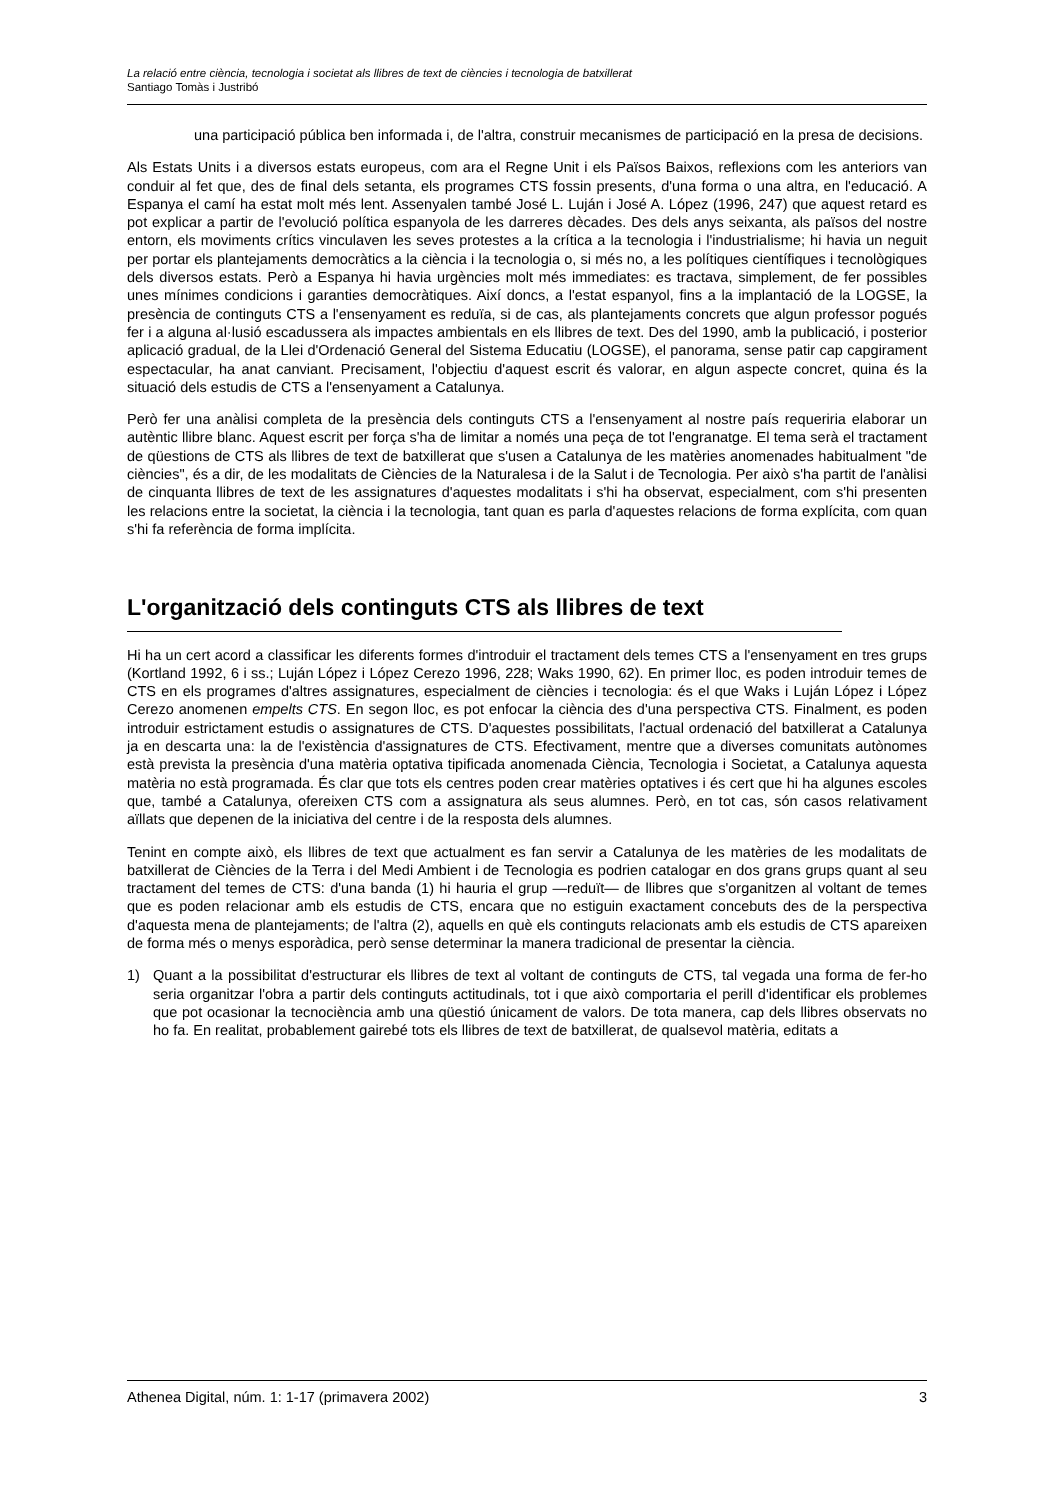La relació entre ciència, tecnologia i societat als llibres de text de ciències i tecnologia de batxillerat
Santiago Tomàs i Justribó
una participació pública ben informada i, de l'altra, construir mecanismes de participació en la presa de decisions.
Als Estats Units i a diversos estats europeus, com ara el Regne Unit i els Països Baixos, reflexions com les anteriors van conduir al fet que, des de final dels setanta, els programes CTS fossin presents, d'una forma o una altra, en l'educació. A Espanya el camí ha estat molt més lent. Assenyalen també José L. Luján i José A. López (1996, 247) que aquest retard es pot explicar a partir de l'evolució política espanyola de les darreres dècades. Des dels anys seixanta, als països del nostre entorn, els moviments crítics vinculaven les seves protestes a la crítica a la tecnologia i l'industrialisme; hi havia un neguit per portar els plantejaments democràtics a la ciència i la tecnologia o, si més no, a les polítiques científiques i tecnològiques dels diversos estats. Però a Espanya hi havia urgències molt més immediates: es tractava, simplement, de fer possibles unes mínimes condicions i garanties democràtiques. Així doncs, a l'estat espanyol, fins a la implantació de la LOGSE, la presència de continguts CTS a l'ensenyament es reduïa, si de cas, als plantejaments concrets que algun professor pogués fer i a alguna al·lusió escadussera als impactes ambientals en els llibres de text. Des del 1990, amb la publicació, i posterior aplicació gradual, de la Llei d'Ordenació General del Sistema Educatiu (LOGSE), el panorama, sense patir cap capgirament espectacular, ha anat canviant. Precisament, l'objectiu d'aquest escrit és valorar, en algun aspecte concret, quina és la situació dels estudis de CTS a l'ensenyament a Catalunya.
Però fer una anàlisi completa de la presència dels continguts CTS a l'ensenyament al nostre país requeriria elaborar un autèntic llibre blanc. Aquest escrit per força s'ha de limitar a només una peça de tot l'engranatge. El tema serà el tractament de qüestions de CTS als llibres de text de batxillerat que s'usen a Catalunya de les matèries anomenades habitualment "de ciències", és a dir, de les modalitats de Ciències de la Naturalesa i de la Salut i de Tecnologia. Per això s'ha partit de l'anàlisi de cinquanta llibres de text de les assignatures d'aquestes modalitats i s'hi ha observat, especialment, com s'hi presenten les relacions entre la societat, la ciència i la tecnologia, tant quan es parla d'aquestes relacions de forma explícita, com quan s'hi fa referència de forma implícita.
L'organització dels continguts CTS als llibres de text
Hi ha un cert acord a classificar les diferents formes d'introduir el tractament dels temes CTS a l'ensenyament en tres grups (Kortland 1992, 6 i ss.; Luján López i López Cerezo 1996, 228; Waks 1990, 62). En primer lloc, es poden introduir temes de CTS en els programes d'altres assignatures, especialment de ciències i tecnologia: és el que Waks i Luján López i López Cerezo anomenen empelts CTS. En segon lloc, es pot enfocar la ciència des d'una perspectiva CTS. Finalment, es poden introduir estrictament estudis o assignatures de CTS. D'aquestes possibilitats, l'actual ordenació del batxillerat a Catalunya ja en descarta una: la de l'existència d'assignatures de CTS. Efectivament, mentre que a diverses comunitats autònomes està prevista la presència d'una matèria optativa tipificada anomenada Ciència, Tecnologia i Societat, a Catalunya aquesta matèria no està programada. És clar que tots els centres poden crear matèries optatives i és cert que hi ha algunes escoles que, també a Catalunya, ofereixen CTS com a assignatura als seus alumnes. Però, en tot cas, són casos relativament aïllats que depenen de la iniciativa del centre i de la resposta dels alumnes.
Tenint en compte això, els llibres de text que actualment es fan servir a Catalunya de les matèries de les modalitats de batxillerat de Ciències de la Terra i del Medi Ambient i de Tecnologia es podrien catalogar en dos grans grups quant al seu tractament del temes de CTS: d'una banda (1) hi hauria el grup —reduït— de llibres que s'organitzen al voltant de temes que es poden relacionar amb els estudis de CTS, encara que no estiguin exactament concebuts des de la perspectiva d'aquesta mena de plantejaments; de l'altra (2), aquells en què els continguts relacionats amb els estudis de CTS apareixen de forma més o menys esporàdica, però sense determinar la manera tradicional de presentar la ciència.
1) Quant a la possibilitat d'estructurar els llibres de text al voltant de continguts de CTS, tal vegada una forma de fer-ho seria organitzar l'obra a partir dels continguts actitudinals, tot i que això comportaria el perill d'identificar els problemes que pot ocasionar la tecnociència amb una qüestió únicament de valors. De tota manera, cap dels llibres observats no ho fa. En realitat, probablement gairebé tots els llibres de text de batxillerat, de qualsevol matèria, editats a
Athenea Digital, núm. 1: 1-17 (primavera 2002) 3